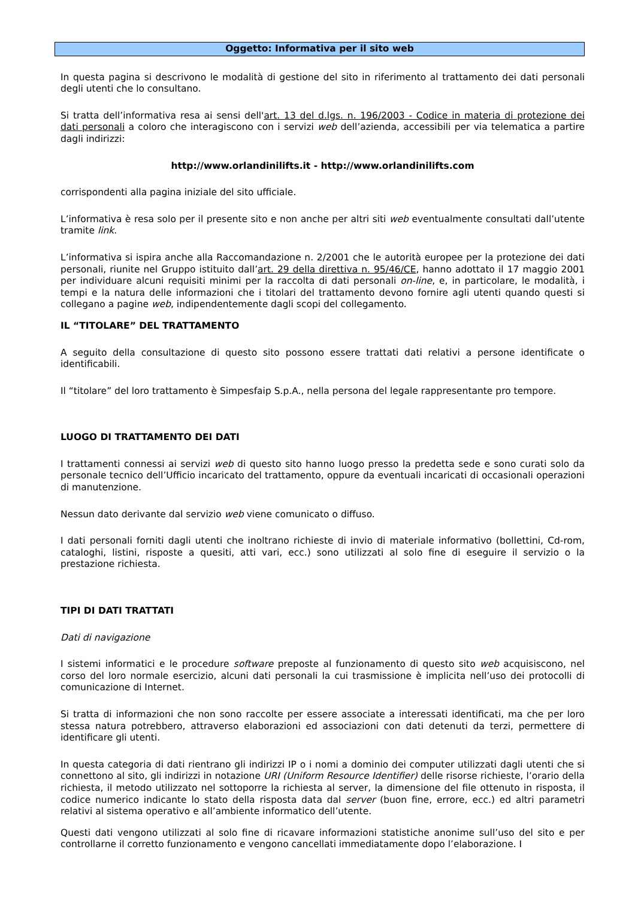Oggetto: Informativa per il sito web
In questa pagina si descrivono le modalità di gestione del sito in riferimento al trattamento dei dati personali degli utenti che lo consultano.
Si tratta dell’informativa resa ai sensi dell'art. 13 del d.lgs. n. 196/2003 - Codice in materia di protezione dei dati personali a coloro che interagiscono con i servizi web dell’azienda, accessibili per via telematica a partire dagli indirizzi:
http://www.orlandinilifts.it - http://www.orlandinilifts.com
corrispondenti alla pagina iniziale del sito ufficiale.
L’informativa è resa solo per il presente sito e non anche per altri siti web eventualmente consultati dall’utente tramite link.
L’informativa si ispira anche alla Raccomandazione n. 2/2001 che le autorità europee per la protezione dei dati personali, riunite nel Gruppo istituito dall’art. 29 della direttiva n. 95/46/CE, hanno adottato il 17 maggio 2001 per individuare alcuni requisiti minimi per la raccolta di dati personali on-line, e, in particolare, le modalità, i tempi e la natura delle informazioni che i titolari del trattamento devono fornire agli utenti quando questi si collegano a pagine web, indipendentemente dagli scopi del collegamento.
IL “TITOLARE” DEL TRATTAMENTO
A seguito della consultazione di questo sito possono essere trattati dati relativi a persone identificate o identificabili.
Il “titolare” del loro trattamento è Simpesfaip S.p.A., nella persona del legale rappresentante pro tempore.
LUOGO DI TRATTAMENTO DEI DATI
I trattamenti connessi ai servizi web di questo sito hanno luogo presso la predetta sede e sono curati solo da personale tecnico dell’Ufficio incaricato del trattamento, oppure da eventuali incaricati di occasionali operazioni di manutenzione.
Nessun dato derivante dal servizio web viene comunicato o diffuso.
I dati personali forniti dagli utenti che inoltrano richieste di invio di materiale informativo (bollettini, Cd-rom, cataloghi, listini, risposte a quesiti, atti vari, ecc.) sono utilizzati al solo fine di eseguire il servizio o la prestazione richiesta.
TIPI DI DATI TRATTATI
Dati di navigazione
I sistemi informatici e le procedure software preposte al funzionamento di questo sito web acquisiscono, nel corso del loro normale esercizio, alcuni dati personali la cui trasmissione è implicita nell’uso dei protocolli di comunicazione di Internet.
Si tratta di informazioni che non sono raccolte per essere associate a interessati identificati, ma che per loro stessa natura potrebbero, attraverso elaborazioni ed associazioni con dati detenuti da terzi, permettere di identificare gli utenti.
In questa categoria di dati rientrano gli indirizzi IP o i nomi a dominio dei computer utilizzati dagli utenti che si connettono al sito, gli indirizzi in notazione URI (Uniform Resource Identifier) delle risorse richieste, l’orario della richiesta, il metodo utilizzato nel sottoporre la richiesta al server, la dimensione del file ottenuto in risposta, il codice numerico indicante lo stato della risposta data dal server (buon fine, errore, ecc.) ed altri parametri relativi al sistema operativo e all’ambiente informatico dell’utente.
Questi dati vengono utilizzati al solo fine di ricavare informazioni statistiche anonime sull’uso del sito e per controllarne il corretto funzionamento e vengono cancellati immediatamente dopo l’elaborazione. I